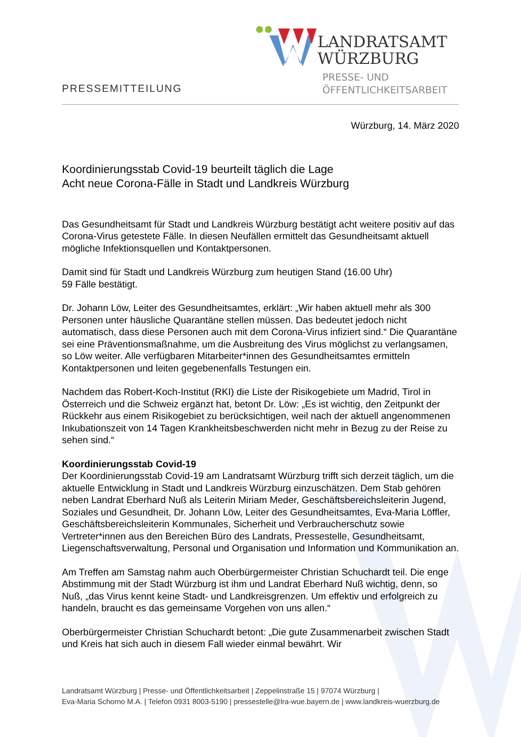PRESSEMITTEILUNG
LANDRATSAMT
WÜRZBURG
PRESSE- UND
ÖFFENTLICHKEITSARBEIT
Würzburg, 14. März 2020
Koordinierungsstab Covid-19 beurteilt täglich die Lage
Acht neue Corona-Fälle in Stadt und Landkreis Würzburg
Das Gesundheitsamt für Stadt und Landkreis Würzburg bestätigt acht weitere positiv auf das Corona-Virus getestete Fälle. In diesen Neufällen ermittelt das Gesundheitsamt aktuell mögliche Infektionsquellen und Kontaktpersonen.
Damit sind für Stadt und Landkreis Würzburg zum heutigen Stand (16.00 Uhr)
59 Fälle bestätigt.
Dr. Johann Löw, Leiter des Gesundheitsamtes, erklärt: „Wir haben aktuell mehr als 300 Personen unter häusliche Quarantäne stellen müssen. Das bedeutet jedoch nicht automatisch, dass diese Personen auch mit dem Corona-Virus infiziert sind.“ Die Quarantäne sei eine Präventionsmaßnahme, um die Ausbreitung des Virus möglichst zu verlangsamen, so Löw weiter. Alle verfügbaren Mitarbeiter*innen des Gesundheitsamtes ermitteln Kontaktpersonen und leiten gegebenenfalls Testungen ein.
Nachdem das Robert-Koch-Institut (RKI) die Liste der Risikogebiete um Madrid, Tirol in Österreich und die Schweiz ergänzt hat, betont Dr. Löw: „Es ist wichtig, den Zeitpunkt der Rückkehr aus einem Risikogebiet zu berücksichtigen, weil nach der aktuell angenommenen Inkubationszeit von 14 Tagen Krankheitsbeschwerden nicht mehr in Bezug zu der Reise zu sehen sind.“
Koordinierungsstab Covid-19
Der Koordinierungsstab Covid-19 am Landratsamt Würzburg trifft sich derzeit täglich, um die aktuelle Entwicklung in Stadt und Landkreis Würzburg einzuschätzen. Dem Stab gehören neben Landrat Eberhard Nuß als Leiterin Miriam Meder, Geschäftsbereichsleiterin Jugend, Soziales und Gesundheit, Dr. Johann Löw, Leiter des Gesundheitsamtes, Eva-Maria Löffler, Geschäftsbereichsleiterin Kommunales, Sicherheit und Verbraucherschutz sowie Vertreter*innen aus den Bereichen Büro des Landrats, Pressestelle, Gesundheitsamt, Liegenschaftsverwaltung, Personal und Organisation und Information und Kommunikation an.
Am Treffen am Samstag nahm auch Oberbürgermeister Christian Schuchardt teil. Die enge Abstimmung mit der Stadt Würzburg ist ihm und Landrat Eberhard Nuß wichtig, denn, so Nuß, „das Virus kennt keine Stadt- und Landkreisgrenzen. Um effektiv und erfolgreich zu handeln, braucht es das gemeinsame Vorgehen von uns allen.“
Oberbürgermeister Christian Schuchardt betont: „Die gute Zusammenarbeit zwischen Stadt und Kreis hat sich auch in diesem Fall wieder einmal bewährt. Wir
Landratsamt Würzburg | Presse- und Öffentlichkeitsarbeit | Zeppelinstraße 15 | 97074 Würzburg |
Eva-Maria Schorno M.A. | Telefon 0931 8003-5190 | pressestelle@lra-wue.bayern.de | www.landkreis-wuerzburg.de